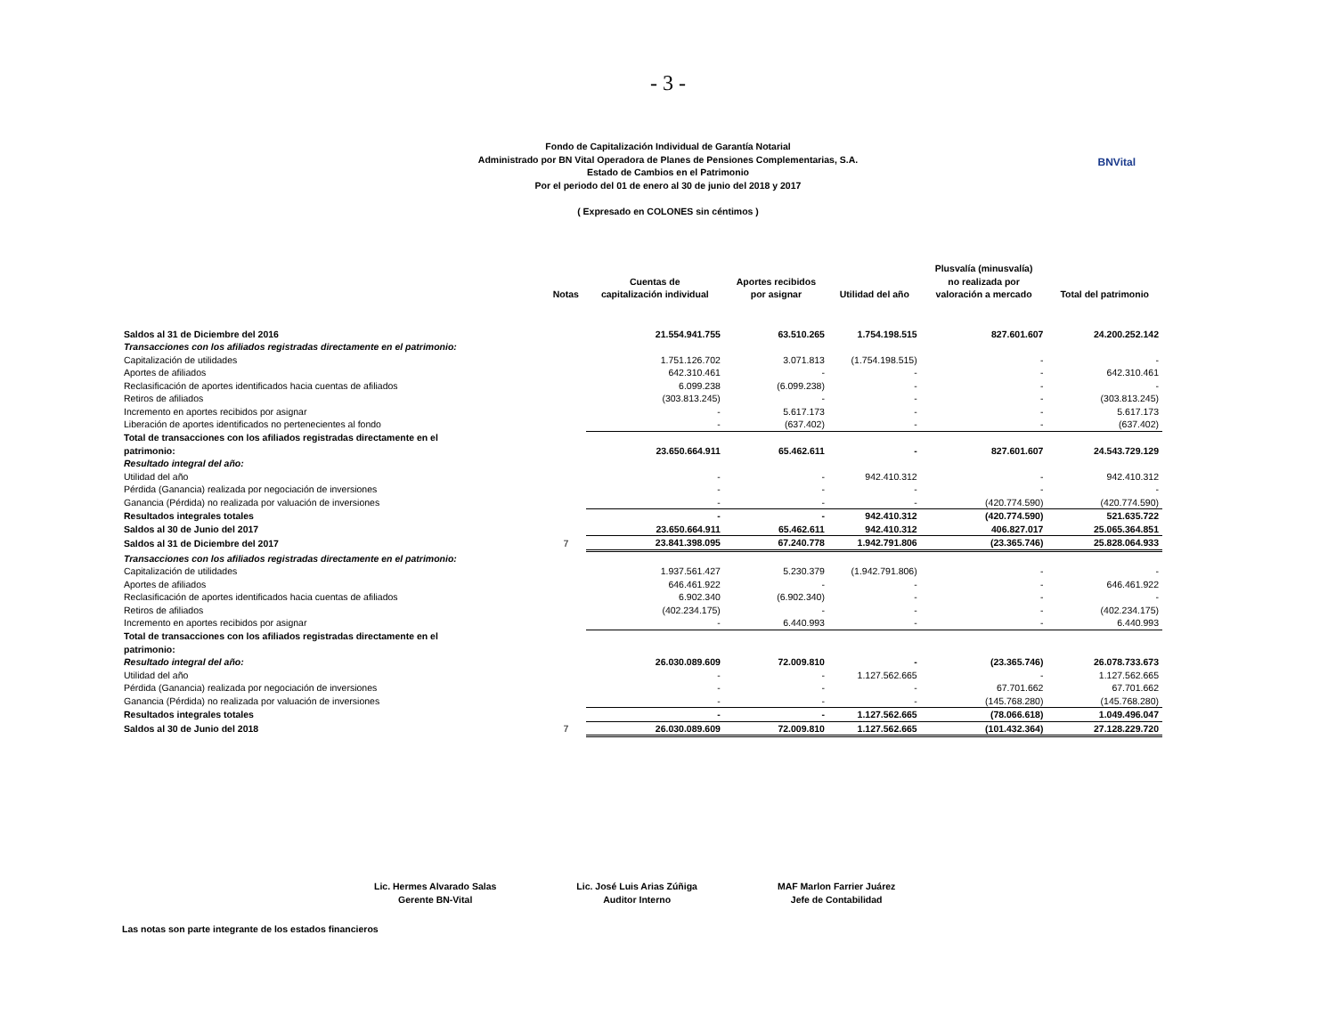- 3 -
Fondo de Capitalización Individual de Garantía Notarial
Administrado por BN Vital Operadora de Planes de Pensiones Complementarias, S.A.
Estado de Cambios en el Patrimonio
Por el periodo del 01 de enero al 30 de junio del 2018 y 2017
( Expresado en COLONES sin céntimos )
BNVital
| | Notas | Cuentas de capitalización individual | Aportes recibidos por asignar | Utilidad del año | Plusvalía (minusvalía) no realizada por valoración a mercado | Total del patrimonio |
| --- | --- | --- | --- | --- | --- | --- |
| Saldos al 31 de Diciembre del 2016 | | 21.554.941.755 | 63.510.265 | 1.754.198.515 | 827.601.607 | 24.200.252.142 |
| Transacciones con los afiliados registradas directamente en el patrimonio: | | | | | | |
| Capitalización de utilidades | | 1.751.126.702 | 3.071.813 | (1.754.198.515) | - | - |
| Aportes de afiliados | | 642.310.461 | - | - | - | 642.310.461 |
| Reclasificación de aportes identificados hacia cuentas de afiliados | | 6.099.238 | (6.099.238) | - | - | - |
| Retiros de afiliados | | (303.813.245) | - | - | - | (303.813.245) |
| Incremento en aportes recibidos por asignar | | - | 5.617.173 | - | - | 5.617.173 |
| Liberación de aportes identificados no pertenecientes al fondo | | - | (637.402) | - | - | (637.402) |
| Total de transacciones con los afiliados registradas directamente en el patrimonio: | | 23.650.664.911 | 65.462.611 | - | 827.601.607 | 24.543.729.129 |
| Resultado integral del año: | | | | | | |
| Utilidad del año | | - | - | 942.410.312 | - | 942.410.312 |
| Pérdida (Ganancia) realizada por negociación de inversiones | | - | - | - | - | - |
| Ganancia (Pérdida) no realizada por valuación de inversiones | | - | - | - | (420.774.590) | (420.774.590) |
| Resultados integrales totales | | - | - | 942.410.312 | (420.774.590) | 521.635.722 |
| Saldos al 30 de Junio del 2017 | | 23.650.664.911 | 65.462.611 | 942.410.312 | 406.827.017 | 25.065.364.851 |
| Saldos al 31 de Diciembre del 2017 | 7 | 23.841.398.095 | 67.240.778 | 1.942.791.806 | (23.365.746) | 25.828.064.933 |
| Transacciones con los afiliados registradas directamente en el patrimonio: | | | | | | |
| Capitalización de utilidades | | 1.937.561.427 | 5.230.379 | (1.942.791.806) | - | - |
| Aportes de afiliados | | 646.461.922 | - | - | - | 646.461.922 |
| Reclasificación de aportes identificados hacia cuentas de afiliados | | 6.902.340 | (6.902.340) | - | - | - |
| Retiros de afiliados | | (402.234.175) | - | - | - | (402.234.175) |
| Incremento en aportes recibidos por asignar | | - | 6.440.993 | - | - | 6.440.993 |
| Total de transacciones con los afiliados registradas directamente en el patrimonio: | | | | | | |
| Resultado integral del año: | | 26.030.089.609 | 72.009.810 | - | (23.365.746) | 26.078.733.673 |
| Utilidad del año | | - | - | 1.127.562.665 | - | 1.127.562.665 |
| Pérdida (Ganancia) realizada por negociación de inversiones | | - | - | - | 67.701.662 | 67.701.662 |
| Ganancia (Pérdida) no realizada por valuación de inversiones | | - | - | - | (145.768.280) | (145.768.280) |
| Resultados integrales totales | | - | - | 1.127.562.665 | (78.066.618) | 1.049.496.047 |
| Saldos al 30 de Junio del 2018 | 7 | 26.030.089.609 | 72.009.810 | 1.127.562.665 | (101.432.364) | 27.128.229.720 |
Lic. Hermes Alvarado Salas
Gerente BN-Vital
Lic. José Luis Arias Zúñiga
Auditor Interno
MAF Marlon Farrier Juárez
Jefe de Contabilidad
Las notas son parte integrante de los estados financieros